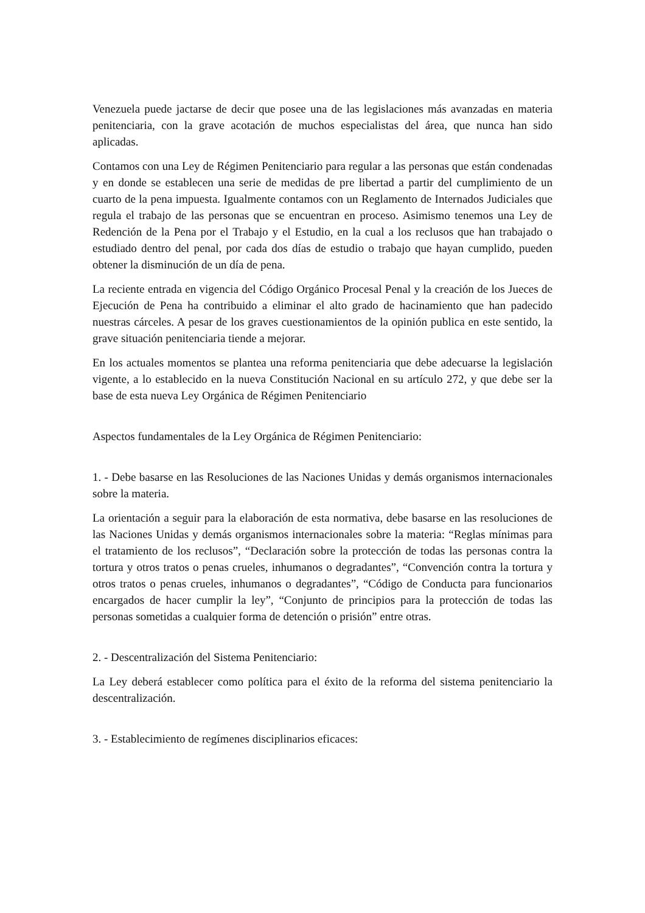Venezuela puede jactarse de decir que posee una de las legislaciones más avanzadas en materia penitenciaria, con la grave acotación de muchos especialistas del área, que nunca han sido aplicadas.
Contamos con una Ley de Régimen Penitenciario para regular a las personas que están condenadas y en donde se establecen una serie de medidas de pre libertad a partir del cumplimiento de un cuarto de la pena impuesta. Igualmente contamos con un Reglamento de Internados Judiciales que regula el trabajo de las personas que se encuentran en proceso. Asimismo tenemos una Ley de Redención de la Pena por el Trabajo y el Estudio, en la cual a los reclusos que han trabajado o estudiado dentro del penal, por cada dos días de estudio o trabajo que hayan cumplido, pueden obtener la disminución de un día de pena.
La reciente entrada en vigencia del Código Orgánico Procesal Penal y la creación de los Jueces de Ejecución de Pena ha contribuido a eliminar el alto grado de hacinamiento que han padecido nuestras cárceles. A pesar de los graves cuestionamientos de la opinión publica en este sentido, la grave situación penitenciaria tiende a mejorar.
En los actuales momentos se plantea una reforma penitenciaria que debe adecuarse la legislación vigente, a lo establecido en la nueva Constitución Nacional en su artículo 272, y que debe ser la base de esta nueva Ley Orgánica de Régimen Penitenciario
Aspectos fundamentales de la Ley Orgánica de Régimen Penitenciario:
1. - Debe basarse en las Resoluciones de las Naciones Unidas y demás organismos internacionales sobre la materia.
La orientación a seguir para la elaboración de esta normativa, debe basarse en las resoluciones de las Naciones Unidas y demás organismos internacionales sobre la materia: “Reglas mínimas para el tratamiento de los reclusos”, “Declaración sobre la protección de todas las personas contra la tortura y otros tratos o penas crueles, inhumanos o degradantes”, “Convención contra la tortura y otros tratos o penas crueles, inhumanos o degradantes”, “Código de Conducta para funcionarios encargados de hacer cumplir la ley”, “Conjunto de principios para la protección de todas las personas sometidas a cualquier forma de detención o prisión” entre otras.
2. - Descentralización del Sistema Penitenciario:
La Ley deberá establecer como política para el éxito de la reforma del sistema penitenciario la descentralización.
3. - Establecimiento de regímenes disciplinarios eficaces: